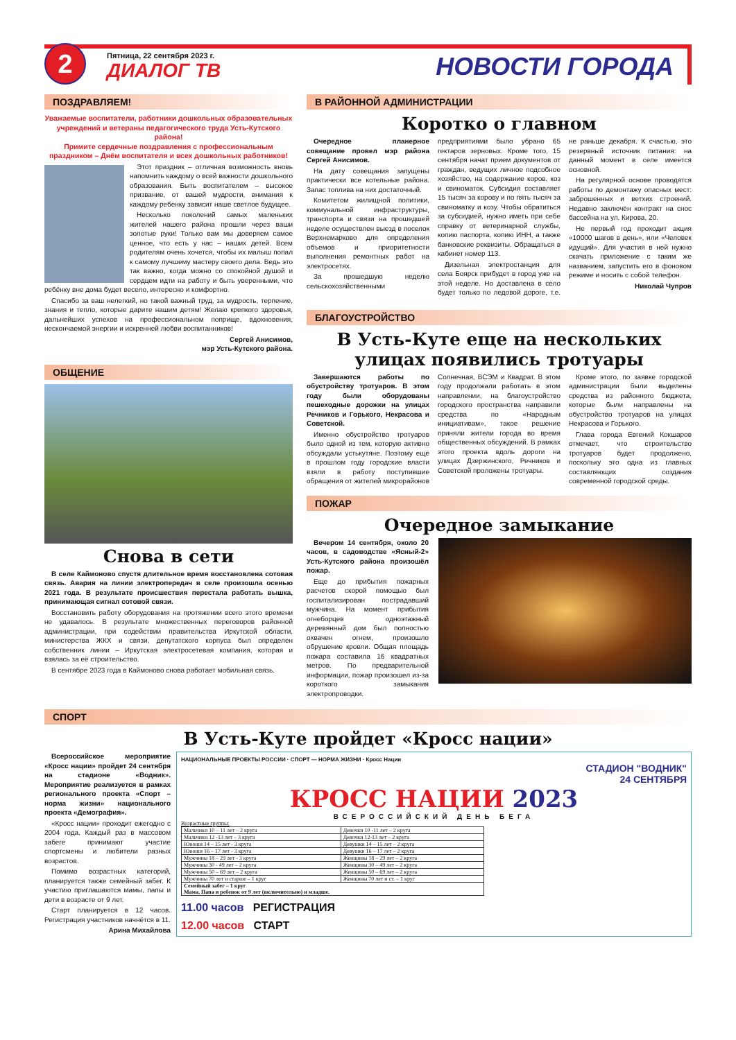2
Пятница, 22 сентября 2023 г.
ДИАЛОГ ТВ
НОВОСТИ ГОРОДА
ПОЗДРАВЛЯЕМ!
Уважаемые воспитатели, работники дошкольных образовательных учреждений и ветераны педагогического труда Усть-Кутского района!
Примите сердечные поздравления с профессиональным праздником – Днём воспитателя и всех дошкольных работников!
Этот праздник – отличная возможность вновь напомнить каждому о всей важности дошкольного образования. Быть воспитателем – высокое призвание, от вашей мудрости, внимания к каждому ребенку зависит наше светлое будущее.
Несколько поколений самых маленьких жителей нашего района прошли через ваши золотые руки! Только вам мы доверяем самое ценное, что есть у нас – наших детей. Всем родителям очень хочется, чтобы их малыш попал к самому лучшему мастеру своего дела. Ведь это так важно, когда можно со спокойной душой и сердцем идти на работу и быть уверенными, что ребёнку вне дома будет весело, интересно и комфортно.
Спасибо за ваш нелегкий, но такой важный труд, за мудрость, терпение, знания и тепло, которые дарите нашим детям! Желаю крепкого здоровья, дальнейших успехов на профессиональном поприще, вдохновения, нескончаемой энергии и искренней любви воспитанников!
Сергей Анисимов,
мэр Усть-Кутского района.
ОБЩЕНИЕ
Снова в сети
В селе Каймоново спустя длительное время восстановлена сотовая связь. Авария на линии электропередач в селе произошла осенью 2021 года. В результате происшествия перестала работать вышка, принимающая сигнал сотовой связи.
Восстановить работу оборудования на протяжении всего этого времени не удавалось. В результате множественных переговоров районной администрации, при содействии правительства Иркутской области, министерства ЖКХ и связи, депутатского корпуса был определен собственник линии – Иркутская электросетевая компания, которая и взялась за её строительство.
В сентябре 2023 года в Каймоново снова работает мобильная связь.
В РАЙОННОЙ АДМИНИСТРАЦИИ
Коротко о главном
Очередное планерное совещание провел мэр района Сергей Анисимов.
На дату совещания запущены практически все котельные района. Запас топлива на них достаточный.
Комитетом жилищной политики, коммунальной инфраструктуры, транспорта и связи на прошедшей неделе осуществлен выезд в поселок Верхнемарково для определения объемов и приоритетности выполнения ремонтных работ на электросетях.
За прошедшую неделю сельскохозяйственными предприятиями было убрано 65 гектаров зерновых. Кроме того, 15 сентября начат прием документов от граждан, ведущих личное подсобное хозяйство, на содержание коров, коз и свиноматок. Субсидия составляет 15 тысяч за корову и по пять тысяч за свиноматку и козу. Чтобы обратиться за субсидией, нужно иметь при себе справку от ветеринарной службы, копию паспорта, копию ИНН, а также банковские реквизиты. Обращаться в кабинет номер 113.
Дизельная электростанция для села Боярск прибудет в город уже на этой неделе. Но доставлена в село будет только по ледовой дороге, т.е. не раньше декабря. К счастью, это резервный источник питания: на данный момент в селе имеется основной.
На регулярной основе проводятся работы по демонтажу опасных мест: заброшенных и ветхих строений. Недавно заключён контракт на снос бассейна на ул. Кирова, 20.
Не первый год проходит акция «10000 шагов в день», или «Человек идущий». Для участия в ней нужно скачать приложение с таким же названием, запустить его в фоновом режиме и носить с собой телефон.
Николай Чупров
БЛАГОУСТРОЙСТВО
В Усть-Куте еще на нескольких улицах появились тротуары
Завершаются работы по обустройству тротуаров. В этом году были оборудованы пешеходные дорожки на улицах Речников и Горького, Некрасова и Советской.
Именно обустройство тротуаров было одной из тем, которую активно обсуждали устькутяне. Поэтому ещё в прошлом году городские власти взяли в работу поступившие обращения от жителей микрорайонов Солнечная, ВСЭМ и Квадрат. В этом году продолжали работать в этом направлении, на благоустройство городского пространства направили средства по «Народным инициативам», такое решение приняли жители города во время общественных обсуждений. В рамках этого проекта вдоль дороги на улицах Дзержинского, Речников и Советской проложены тротуары.
Кроме этого, по заявке городской администрации были выделены средства из районного бюджета, которые были направлены на обустройство тротуаров на улицах Некрасова и Горького.
Глава города Евгений Кокшаров отмечает, что строительство тротуаров будет продолжено, поскольку это одна из главных составляющих создания современной городской среды.
ПОЖАР
Очередное замыкание
Вечером 14 сентября, около 20 часов, в садоводстве «Ясный-2» Усть-Кутского района произошёл пожар.
Еще до прибытия пожарных расчетов скорой помощью был госпитализирован пострадавший мужчина. На момент прибытия огнеборцев одноэтажный деревянный дом был полностью охвачен огнем, произошло обрушение кровли. Общая площадь пожара составила 16 квадратных метров. По предварительной информации, пожар произошел из-за короткого замыкания электропроводки.
СПОРТ
В Усть-Куте пройдет «Кросс нации»
Всероссийское мероприятие «Кросс нации» пройдет 24 сентября на стадионе «Водник». Мероприятие реализуется в рамках регионального проекта «Спорт – норма жизни» национального проекта «Демография».
«Кросс нации» проходит ежегодно с 2004 года. Каждый раз в массовом забеге принимают участие спортсмены и любители разных возрастов.
Помимо возрастных категорий, планируется также семейный забег. К участию приглашаются мамы, папы и дети в возрасте от 9 лет.
Старт планируется в 12 часов. Регистрация участников начнётся в 11.
Арина Михайлова
НАЦИОНАЛЬНЫЕ ПРОЕКТЫ РОССИИ · СПОРТ — НОРМА ЖИЗНИ · Кросс Нации
СТАДИОН "ВОДНИК"
24 СЕНТЯБРЯ
КРОСС НАЦИИ 2023
ВСЕРОССИЙСКИЙ ДЕНЬ БЕГА
Возрастные группы:
| Мальчики 10 – 11 лет – 2 круга | Девочки 10 -11 лет – 2 круга |
| Мальчики 12 -13 лет – 3 круга | Девочки 12-13 лет – 2 круга |
| Юноши 14 – 15 лет - 3 круга | Девушки 14 – 15 лет – 2 круга |
| Юноши 16 – 17 лет - 3 круга | Девушки 16 – 17 лет – 2 круга |
| Мужчины 18 – 29 лет - 3 круга | Женщины 18 – 29 лет – 2 круга |
| Мужчины 30 - 49 лет – 2 круга | Женщины 30 – 49 лет – 2 круга |
| Мужчины 50 – 69 лет – 2 круга | Женщины 50 – 69 лет – 2 круга |
| Мужчины 70 лет и старше – 1 круг | Женщины 70 лет и ст. – 1 круг |
| Семейный забег – 1 круг Мама, Папа и ребенок от 9 лет (включительно) и младше. | |
11.00 часов РЕГИСТРАЦИЯ
12.00 часов СТАРТ